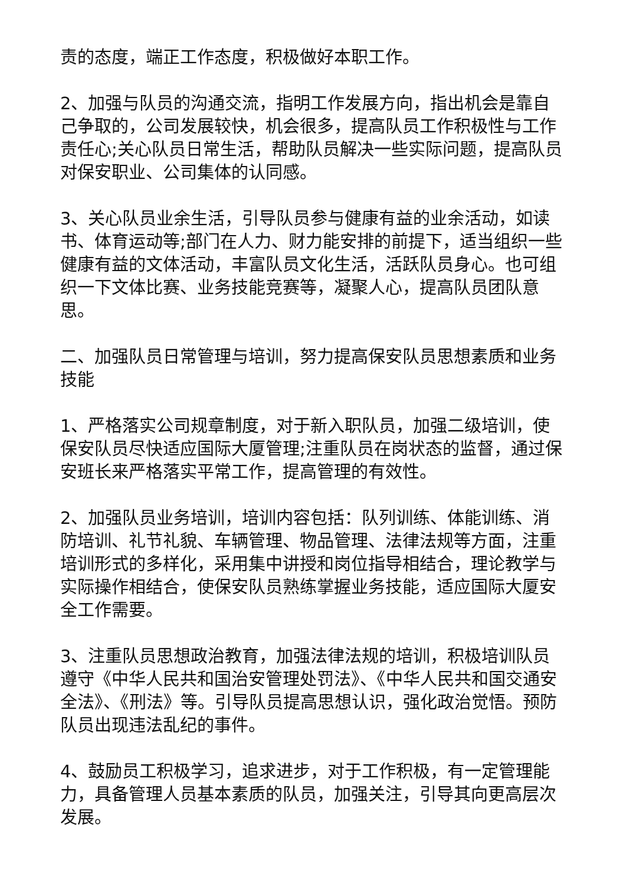责的态度，端正工作态度，积极做好本职工作。
2、加强与队员的沟通交流，指明工作发展方向，指出机会是靠自己争取的，公司发展较快，机会很多，提高队员工作积极性与工作责任心;关心队员日常生活，帮助队员解决一些实际问题，提高队员对保安职业、公司集体的认同感。
3、关心队员业余生活，引导队员参与健康有益的业余活动，如读书、体育运动等;部门在人力、财力能安排的前提下，适当组织一些健康有益的文体活动，丰富队员文化生活，活跃队员身心。也可组织一下文体比赛、业务技能竞赛等，凝聚人心，提高队员团队意思。
二、加强队员日常管理与培训，努力提高保安队员思想素质和业务技能
1、严格落实公司规章制度，对于新入职队员，加强二级培训，使保安队员尽快适应国际大厦管理;注重队员在岗状态的监督，通过保安班长来严格落实平常工作，提高管理的有效性。
2、加强队员业务培训，培训内容包括：队列训练、体能训练、消防培训、礼节礼貌、车辆管理、物品管理、法律法规等方面，注重培训形式的多样化，采用集中讲授和岗位指导相结合，理论教学与实际操作相结合，使保安队员熟练掌握业务技能，适应国际大厦安全工作需要。
3、注重队员思想政治教育，加强法律法规的培训，积极培训队员遵守《中华人民共和国治安管理处罚法》、《中华人民共和国交通安全法》、《刑法》等。引导队员提高思想认识，强化政治觉悟。预防队员出现违法乱纪的事件。
4、鼓励员工积极学习，追求进步，对于工作积极，有一定管理能力，具备管理人员基本素质的队员，加强关注，引导其向更高层次发展。